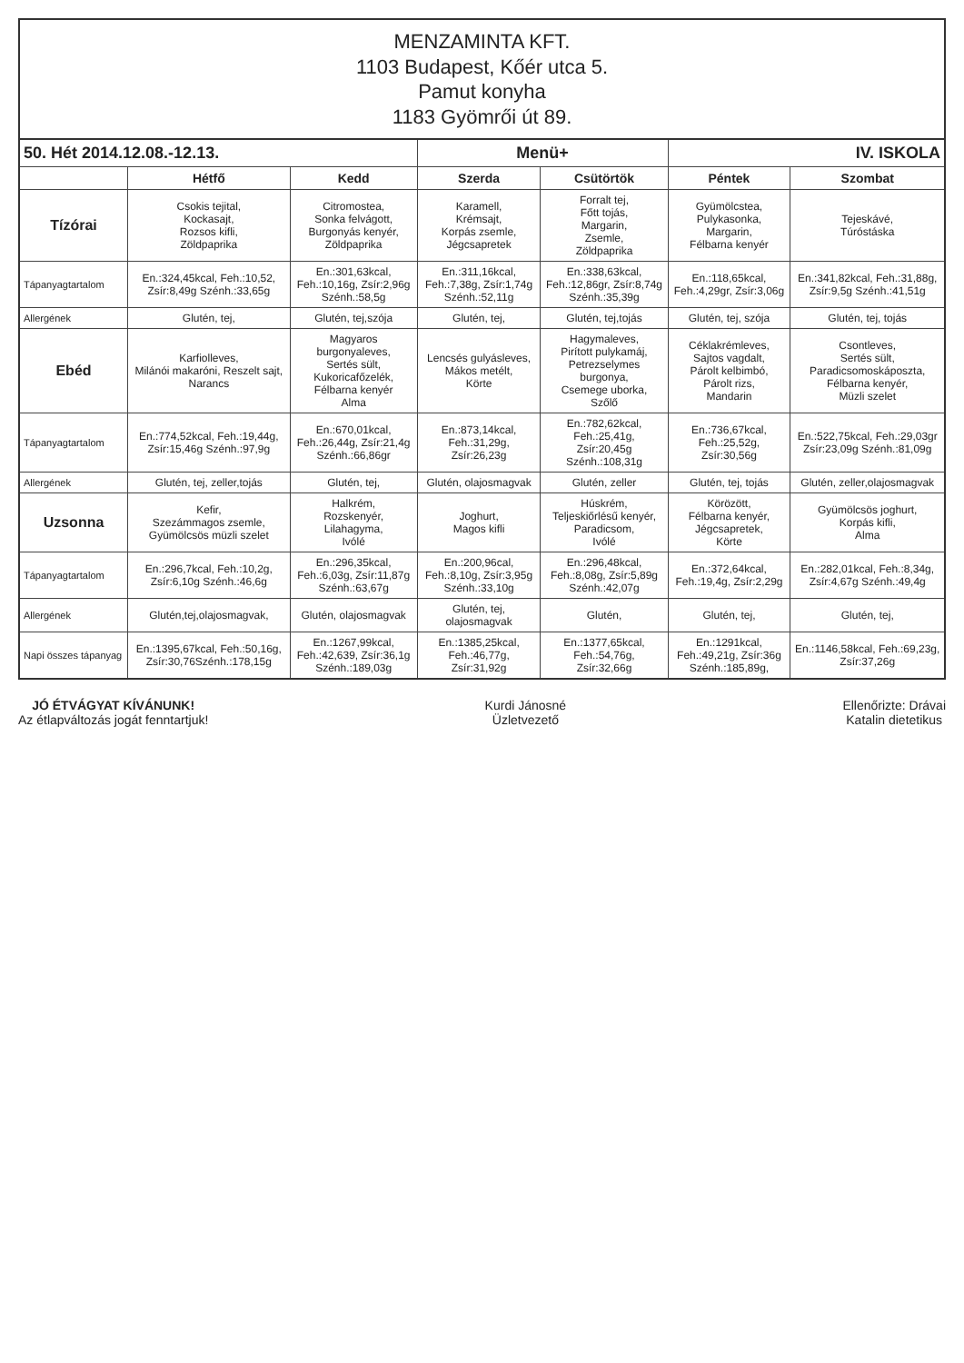MENZAMINTA KFT.
1103 Budapest, Kőér utca 5.
Pamut konyha
1183 Gyömrői út 89.
| 50. Hét 2014.12.08.-12.13. | | | Menü+ | | IV. ISKOLA | |
| --- | --- | --- | --- | --- | --- | --- |
| | Hétfő | Kedd | Szerda | Csütörtök | Péntek | Szombat |
| Tízórai | Csokis tejital, Kockasajt, Rozsos kifli, Zöldpaprika | Citromostea, Sonka felvágott, Burgonyás kenyér, Zöldpaprika | Karamell, Krémsajt, Korpás zsemle, Jégcsapretek | Forralt tej, Főtt tojás, Margarin, Zsemle, Zöldpaprika | Gyümölcstea, Pulykasonka, Margarin, Félbarna kenyér | Tejeskávé, Túróstáska |
| Tápanyagtartalom | En.:324,45kcal, Feh.:10,52, Zsír:8,49g Szénh.:33,65g | En.:301,63kcal, Feh.:10,16g, Zsír:2,96g Szénh.:58,5g | En.:311,16kcal, Feh.:7,38g, Zsír:1,74g Szénh.:52,11g | En.:338,63kcal, Feh.:12,86gr, Zsír:8,74g Szénh.:35,39g | En.:118,65kcal, Feh.:4,29gr, Zsír:3,06g | En.:341,82kcal, Feh.:31,88g, Zsír:9,5g Szénh.:41,51g |
| Allergének | Glutén, tej, | Glutén, tej,szója | Glutén, tej, | Glutén, tej,tojás | Glutén, tej, szója | Glutén, tej, tojás |
| Ebéd | Karfiolleves, Milánói makaróni, Reszelt sajt, Narancs | Magyaros burgonyaleves, Sertés sült, Kukoricafőzelék, Félbarna kenyér Alma | Lencsés gulyásleves, Mákos metélt, Körte | Hagymaleves, Pirított pulykamáj, Petrezselymes burgonya, Csemege uborka, Szőlő | Céklakrémleves, Sajtos vagdalt, Párolt kelbimbó, Párolt rizs, Mandarin | Csontleves, Sertés sült, Paradicsomoskáposzta, Félbarna kenyér, Müzli szelet |
| Tápanyagtartalom | En.:774,52kcal, Feh.:19,44g, Zsír:15,46g Szénh.:97,9g | En.:670,01kcal, Feh.:26,44g, Zsír:21,4g Szénh.:66,86gr | En.:873,14kcal, Feh.:31,29g, Zsír:26,23g | En.:782,62kcal, Feh.:25,41g, Zsír:20,45g Szénh.:108,31g | En.:736,67kcal, Feh.:25,52g, Zsír:30,56g | En.:522,75kcal, Feh.:29,03gr Zsír:23,09g Szénh.:81,09g |
| Allergének | Glutén, tej, zeller,tojás | Glutén, tej, | Glutén, olajosmagvak | Glutén, zeller | Glutén, tej, tojás | Glutén, zeller,olajosmagvak |
| Uzsonna | Kefir, Szezámmagos zsemle, Gyümölcsös müzli szelet | Halkrém, Rozskenyér, Lilahagyma, Ivólé | Joghurt, Magos kifli | Húskrém, Teljeskiőrlésű kenyér, Paradicsom, Ivólé | Körözött, Félbarna kenyér, Jégcsapretek, Körte | Gyümölcsös joghurt, Korpás kifli, Alma |
| Tápanyagtartalom | En.:296,7kcal, Feh.:10,2g, Zsír:6,10g Szénh.:46,6g | En.:296,35kcal, Feh.:6,03g, Zsír:11,87g Szénh.:63,67g | En.:200,96cal, Feh.:8,10g, Zsír:3,95g Szénh.:33,10g | En.:296,48kcal, Feh.:8,08g, Zsír:5,89g Szénh.:42,07g | En.:372,64kcal, Feh.:19,4g, Zsír:2,29g | En.:282,01kcal, Feh.:8,34g, Zsír:4,67g Szénh.:49,4g |
| Allergének | Glutén,tej,olajosmagvak, | Glutén, olajosmagvak | Glutén, tej, olajosmagvak | Glutén, | Glutén, tej, | Glutén, tej, |
| Napi összes tápanyag | En.:1395,67kcal, Feh.:50,16g, Zsír:30,76Szénh.:178,15g | En.:1267,99kcal, Feh.:42,639, Zsír:36,1g Szénh.:189,03g | En.:1385,25kcal, Feh.:46,77g, Zsír:31,92g | En.:1377,65kcal, Feh.:54,76g, Zsír:32,66g | En.:1291kcal, Feh.:49,21g, Zsír:36g Szénh.:185,89g, | En.:1146,58kcal, Feh.:69,23g, Zsír:37,26g |
JÓ ÉTVÁGYAT KÍVÁNUNK!
Az étlapváltozás jogát fenntartjuk!
Kurdi Jánosné
Üzletvezető
Ellenőrizte: Drávai
Katalin dietetikus